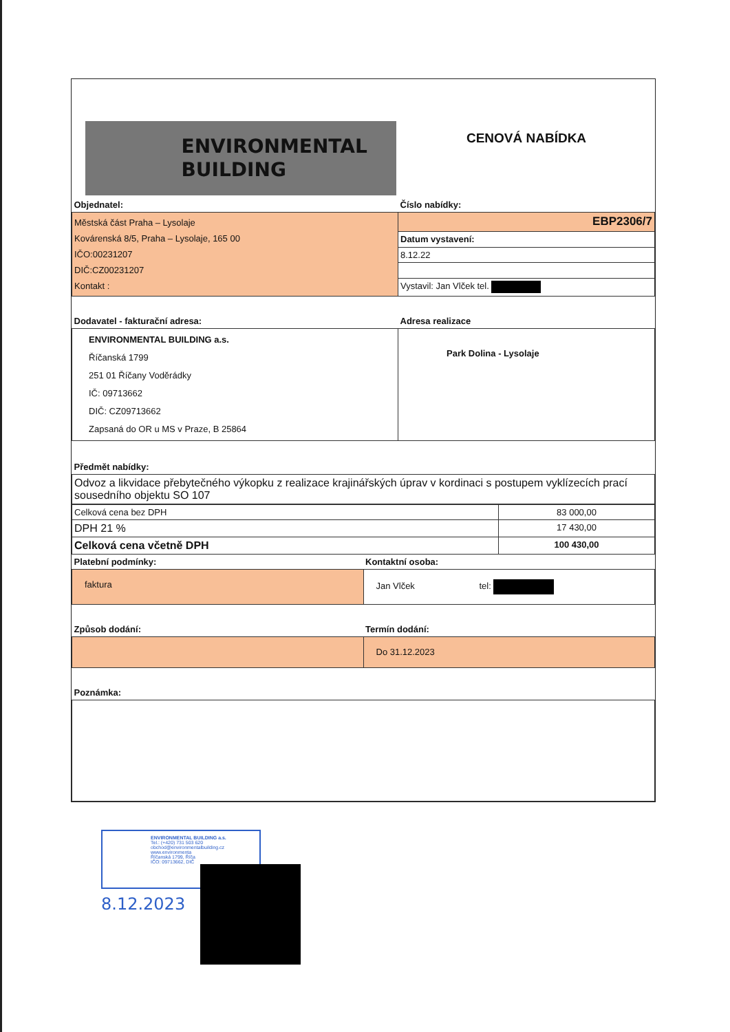| ENVIRONMENTAL BUILDING | CENOVÁ NABÍDKA |
| Objednatel: | Číslo nabídky: |
| Městská část Praha – Lysolaje Kovárenská 8/5, Praha – Lysolaje, 165 00 IČO:00231207 DIČ:CZ00231207 Kontakt : | EBP2306/7 |
| | Datum vystavení: |
| | 8.12.22 |
| | Vystavil: Jan Vlček tel. |
| Dodavatel - fakturační adresa: | Adresa realizace |
| ENVIRONMENTAL BUILDING a.s. Říčanská 1799 251 01 Říčany Voděrádky IČ: 09713662 DIČ: CZ09713662 Zapsaná do OR u MS v Praze, B 25864 | Park Dolina - Lysolaje |
| Předmět nabídky: | |
| Odvoz a likvidace přebytečného výkopku z realizace krajinářských úprav v kordinaci s postupem vyklízecích prací sousedního objektu SO 107 | |
| Celková cena bez DPH | 83 000,00 |
| DPH 21 % | 17 430,00 |
| Celková cena včetně DPH | 100 430,00 |
| Platební podmínky: | Kontaktní osoba: |
| faktura | Jan Vlček tel: |
| Způsob dodání: | Termín dodání: |
| | Do 31.12.2023 |
| Poznámka: | |
ENVIRONMENTAL BUILDING a.s.
Tel.: (+420) 731 503 620
obchod@environmentalbuilding.cz
www.environmenta
Říčanská 1799, Říča
IČO: 09713662, DIČ
8.12.2023